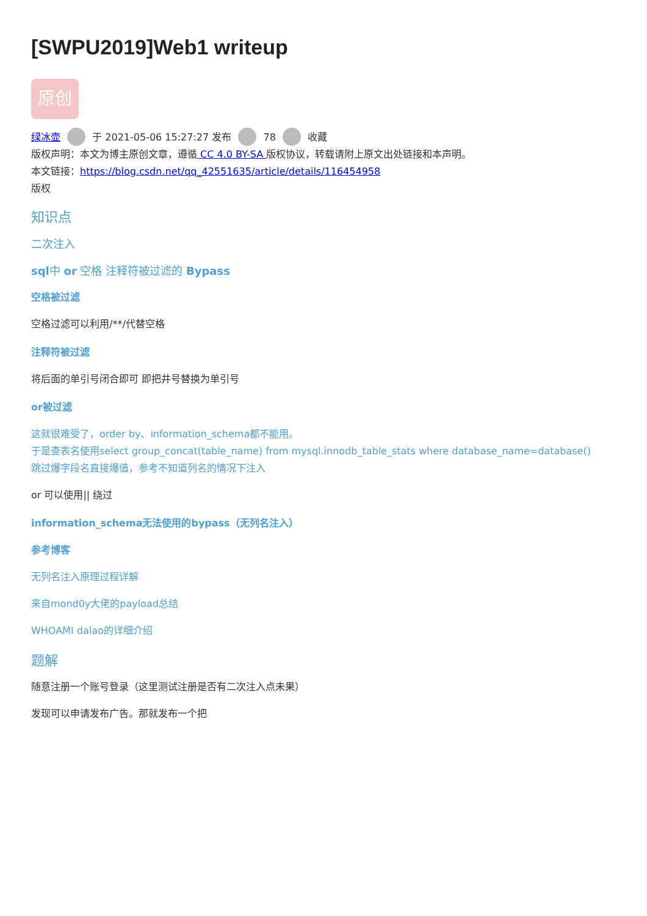[SWPU2019]Web1 writeup
原创
绿冰壶 于 2021-05-06 15:27:27 发布 78 收藏
版权声明：本文为博主原创文章，遵循 CC 4.0 BY-SA 版权协议，转载请附上原文出处链接和本声明。
本文链接：https://blog.csdn.net/qq_42551635/article/details/116454958
版权
知识点
二次注入
sql中 or 空格 注释符被过滤的 Bypass
空格被过滤
空格过滤可以利用/**/代替空格
注释符被过滤
将后面的单引号闭合即可 即把井号替换为单引号
or被过滤
这就很难受了，order by、information_schema都不能用。
于是查表名使用select group_concat(table_name) from mysql.innodb_table_stats where database_name=database()
跳过爆字段名直接爆值，参考不知道列名的情况下注入
or 可以使用|| 绕过
information_schema无法使用的bypass（无列名注入）
参考博客
无列名注入原理过程详解
来自mond0y大佬的payload总结
WHOAMI dalao的详细介绍
题解
随意注册一个账号登录（这里测试注册是否有二次注入点未果）
发现可以申请发布广告。那就发布一个把